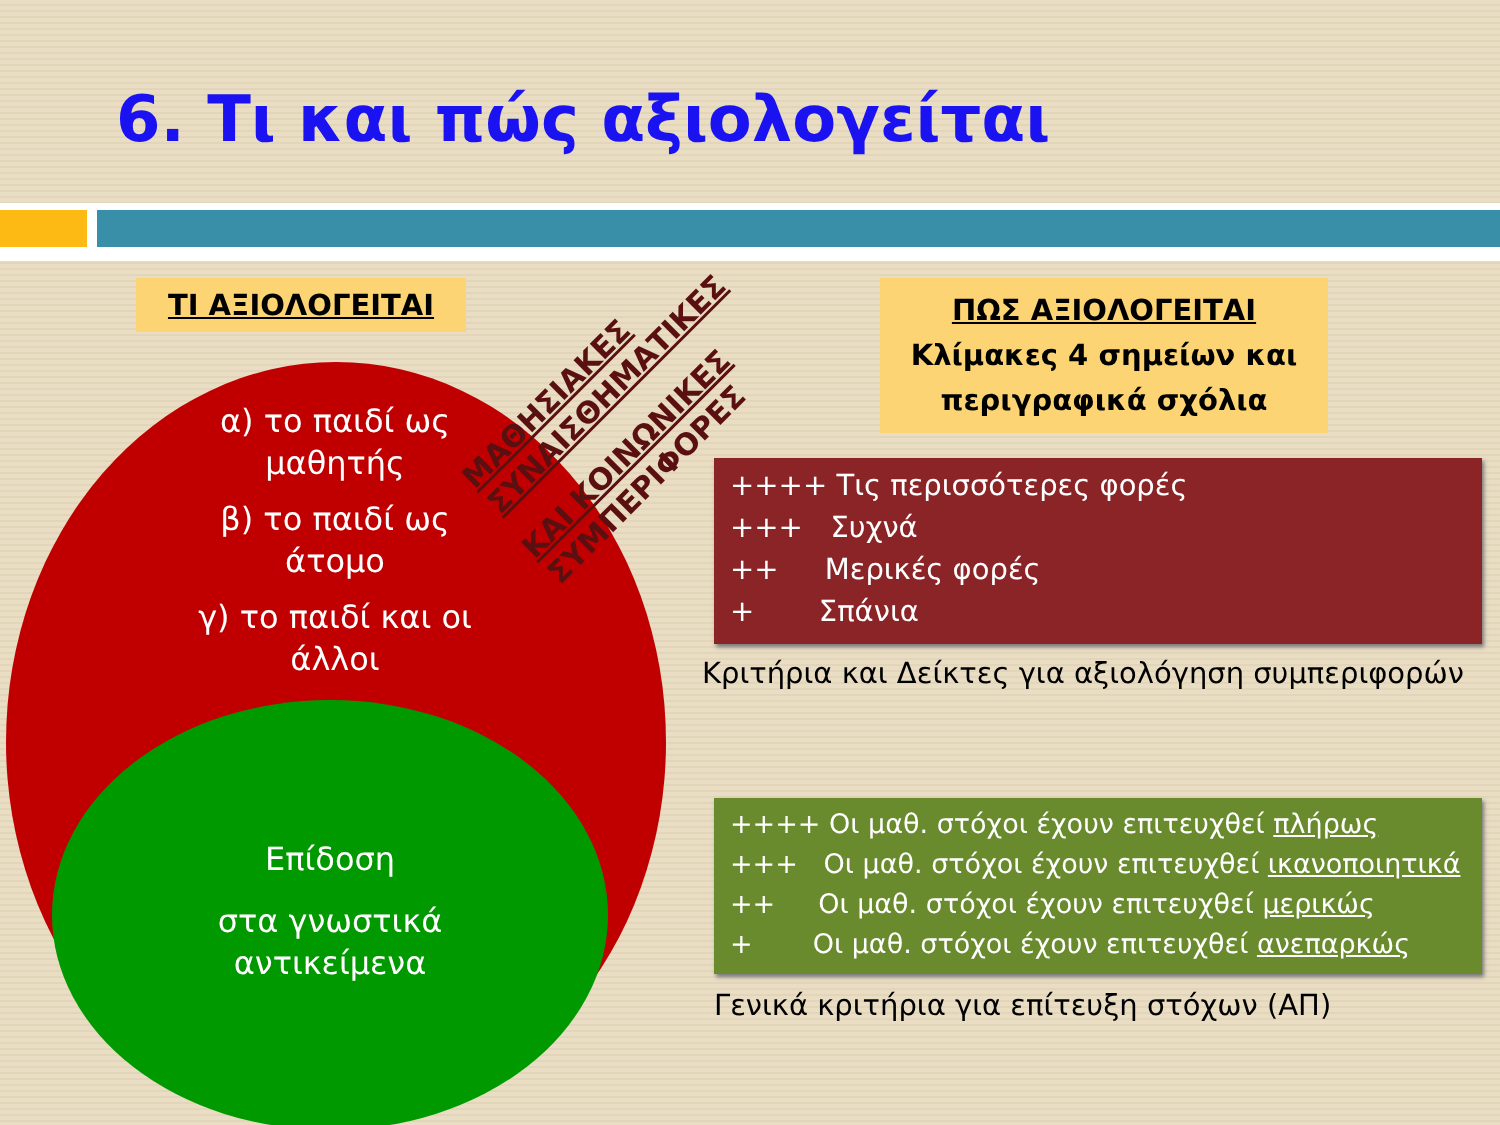6. Τι και πώς αξιολογείται
ΤΙ ΑΞΙΟΛΟΓΕΙΤΑΙ
α) το παιδί ως μαθητής
β) το παιδί ως άτομο
γ) το παιδί και οι άλλοι
Επίδοση
στα γνωστικά αντικείμενα
ΜΑΘΗΣΙΑΚΕΣ
ΣΥΝΑΙΣΘΗΜΑΤΙΚΕΣ
ΚΑΙ ΚΟΙΝΩΝΙΚΕΣ
ΣΥΜΠΕΡΙΦΟΡΕΣ
ΠΩΣ ΑΞΙΟΛΟΓΕΙΤΑΙ
Κλίμακες 4 σημείων και περιγραφικά σχόλια
++++ Τις περισσότερες φορές
+++ Συχνά
++ Μερικές φορές
+ Σπάνια
Κριτήρια και Δείκτες για αξιολόγηση συμπεριφορών
++++ Οι μαθ. στόχοι έχουν επιτευχθεί πλήρως
+++ Οι μαθ. στόχοι έχουν επιτευχθεί ικανοποιητικά
++ Οι μαθ. στόχοι έχουν επιτευχθεί μερικώς
+ Οι μαθ. στόχοι έχουν επιτευχθεί ανεπαρκώς
Γενικά κριτήρια για επίτευξη στόχων (ΑΠ)